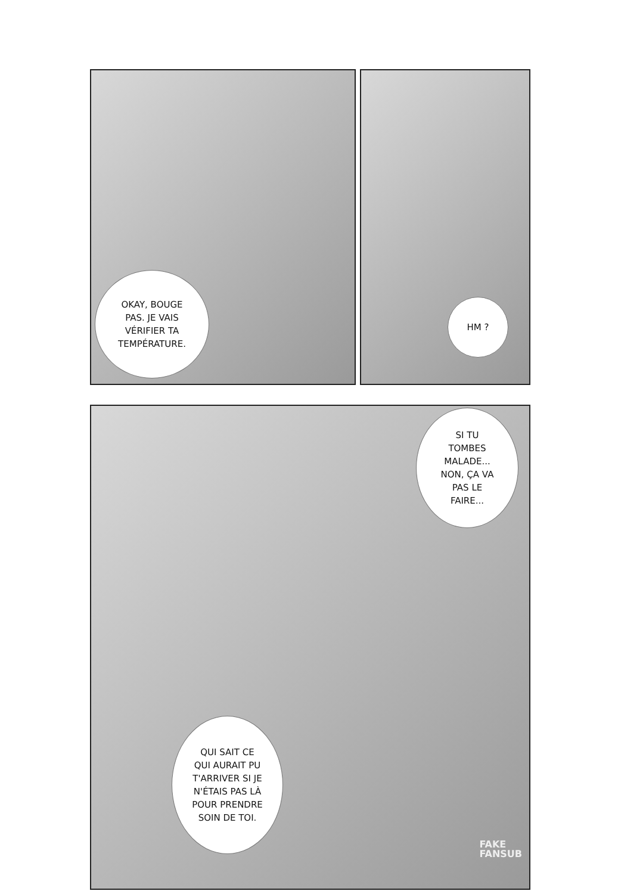OKAY, BOUGE
PAS. JE VAIS
VÉRIFIER TA
TEMPÉRATURE.
HM ?
SI TU
TOMBES
MALADE...
NON, ÇA VA
PAS LE
FAIRE...
QUI SAIT CE
QUI AURAIT PU
T'ARRIVER SI JE
N'ÉTAIS PAS LÀ
POUR PRENDRE
SOIN DE TOI.
FAKE
FANSUB